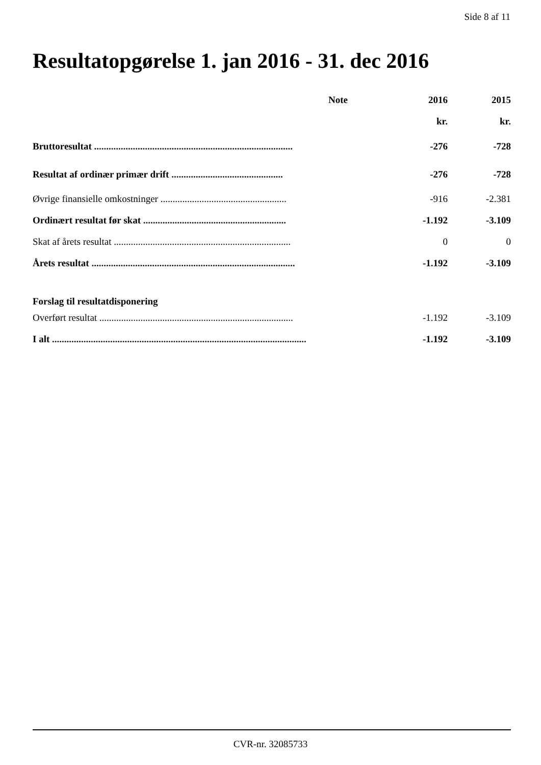Side 8 af 11
Resultatopgørelse 1. jan 2016 - 31. dec 2016
| | Note | 2016 | 2015 |
| --- | --- | --- | --- |
| | | kr. | kr. |
| Bruttoresultat .................................................................................. | | -276 | -728 |
| Resultat af ordinær primær drift .............................................. | | -276 | -728 |
| Øvrige finansielle omkostninger .................................................... | | -916 | -2.381 |
| Ordinært resultat før skat ........................................................... | | -1.192 | -3.109 |
| Skat af årets resultat ......................................................................... | | 0 | 0 |
| Årets resultat .................................................................................... | | -1.192 | -3.109 |
| Forslag til resultatdisponering | | | |
| Overført resultat ................................................................................ | | -1.192 | -3.109 |
| I alt ......................................................................................................... | | -1.192 | -3.109 |
CVR-nr. 32085733